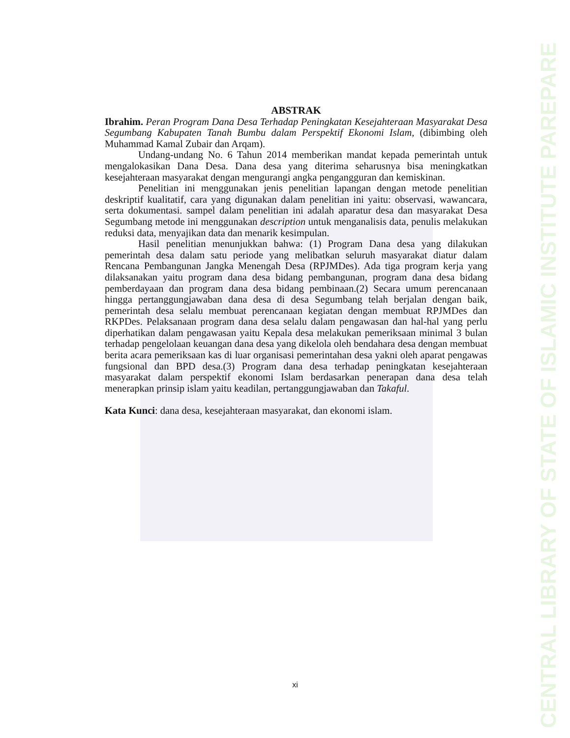ABSTRAK
Ibrahim. Peran Program Dana Desa Terhadap Peningkatan Kesejahteraan Masyarakat Desa Segumbang Kabupaten Tanah Bumbu dalam Perspektif Ekonomi Islam, (dibimbing oleh Muhammad Kamal Zubair dan Arqam).
Undang-undang No. 6 Tahun 2014 memberikan mandat kepada pemerintah untuk mengalokasikan Dana Desa. Dana desa yang diterima seharusnya bisa meningkatkan kesejahteraan masyarakat dengan mengurangi angka pengangguran dan kemiskinan.
Penelitian ini menggunakan jenis penelitian lapangan dengan metode penelitian deskriptif kualitatif, cara yang digunakan dalam penelitian ini yaitu: observasi, wawancara, serta dokumentasi. sampel dalam penelitian ini adalah aparatur desa dan masyarakat Desa Segumbang metode ini menggunakan description untuk menganalisis data, penulis melakukan reduksi data, menyajikan data dan menarik kesimpulan.
Hasil penelitian menunjukkan bahwa: (1) Program Dana desa yang dilakukan pemerintah desa dalam satu periode yang melibatkan seluruh masyarakat diatur dalam Rencana Pembangunan Jangka Menengah Desa (RPJMDes). Ada tiga program kerja yang dilaksanakan yaitu program dana desa bidang pembangunan, program dana desa bidang pemberdayaan dan program dana desa bidang pembinaan.(2) Secara umum perencanaan hingga pertanggungjawaban dana desa di desa Segumbang telah berjalan dengan baik, pemerintah desa selalu membuat perencanaan kegiatan dengan membuat RPJMDes dan RKPDes. Pelaksanaan program dana desa selalu dalam pengawasan dan hal-hal yang perlu diperhatikan dalam pengawasan yaitu Kepala desa melakukan pemeriksaan minimal 3 bulan terhadap pengelolaan keuangan dana desa yang dikelola oleh bendahara desa dengan membuat berita acara pemeriksaan kas di luar organisasi pemerintahan desa yakni oleh aparat pengawas fungsional dan BPD desa.(3) Program dana desa terhadap peningkatan kesejahteraan masyarakat dalam perspektif ekonomi Islam berdasarkan penerapan dana desa telah menerapkan prinsip islam yaitu keadilan, pertanggungjawaban dan Takaful.
Kata Kunci: dana desa, kesejahteraan masyarakat, dan ekonomi islam.
xi
CENTRAL LIBRARY OF STATE OF ISLAMIC INSTITUTE PAREPARE